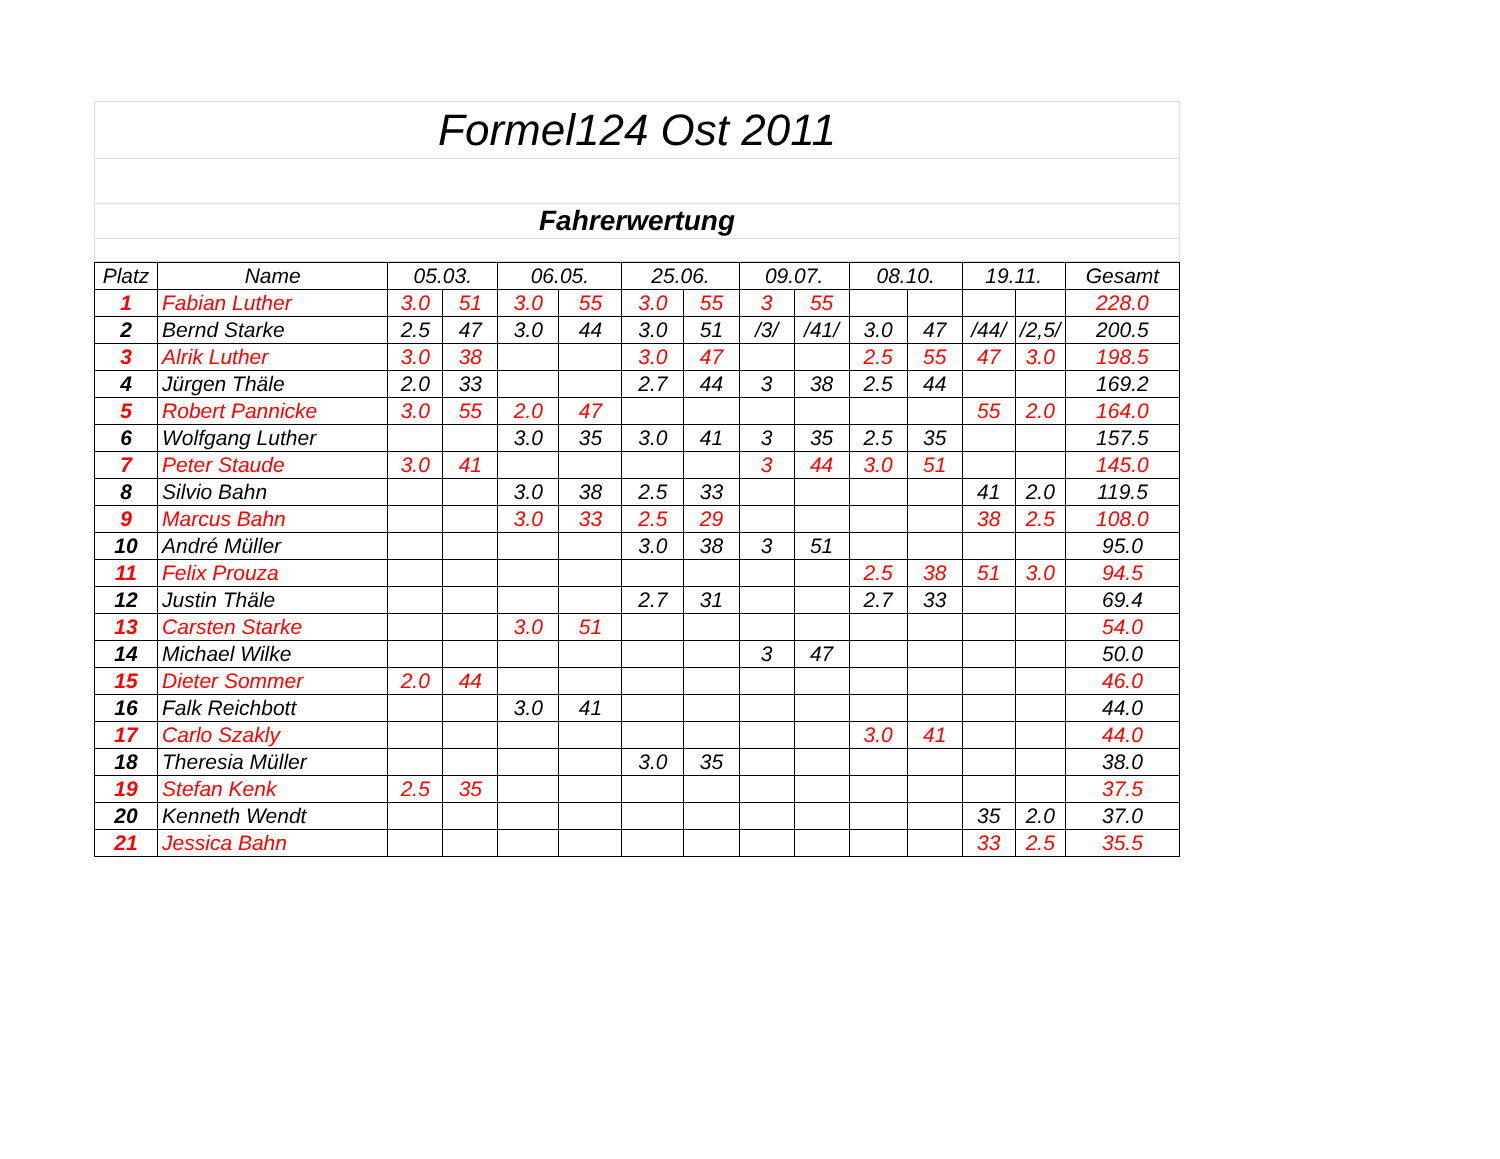Formel124 Ost 2011
Fahrerwertung
| Platz | Name | 05.03. | | 06.05. | | 25.06. | | 09.07. | | 08.10. | | 19.11. | | Gesamt |
| --- | --- | --- | --- | --- | --- | --- | --- | --- | --- | --- | --- | --- | --- | --- |
| 1 | Fabian Luther | 3.0 | 51 | 3.0 | 55 | 3.0 | 55 | 3 | 55 | | | | | 228.0 |
| 2 | Bernd Starke | 2.5 | 47 | 3.0 | 44 | 3.0 | 51 | /3/ | /41/ | 3.0 | 47 | /44/ | /2,5/ | 200.5 |
| 3 | Alrik Luther | 3.0 | 38 | | | 3.0 | 47 | | | 2.5 | 55 | 47 | 3.0 | 198.5 |
| 4 | Jürgen Thäle | 2.0 | 33 | | | 2.7 | 44 | 3 | 38 | 2.5 | 44 | | | 169.2 |
| 5 | Robert Pannicke | 3.0 | 55 | 2.0 | 47 | | | | | | | 55 | 2.0 | 164.0 |
| 6 | Wolfgang Luther | | | 3.0 | 35 | 3.0 | 41 | 3 | 35 | 2.5 | 35 | | | 157.5 |
| 7 | Peter Staude | 3.0 | 41 | | | | | 3 | 44 | 3.0 | 51 | | | 145.0 |
| 8 | Silvio Bahn | | | 3.0 | 38 | 2.5 | 33 | | | | | 41 | 2.0 | 119.5 |
| 9 | Marcus Bahn | | | 3.0 | 33 | 2.5 | 29 | | | | | 38 | 2.5 | 108.0 |
| 10 | André Müller | | | | | 3.0 | 38 | 3 | 51 | | | | | 95.0 |
| 11 | Felix Prouza | | | | | | | | | 2.5 | 38 | 51 | 3.0 | 94.5 |
| 12 | Justin Thäle | | | | | 2.7 | 31 | | | 2.7 | 33 | | | 69.4 |
| 13 | Carsten Starke | | | 3.0 | 51 | | | | | | | | | 54.0 |
| 14 | Michael Wilke | | | | | | | 3 | 47 | | | | | 50.0 |
| 15 | Dieter Sommer | 2.0 | 44 | | | | | | | | | | | 46.0 |
| 16 | Falk Reichbott | | | 3.0 | 41 | | | | | | | | | 44.0 |
| 17 | Carlo Szakly | | | | | | | | | 3.0 | 41 | | | 44.0 |
| 18 | Theresia Müller | | | | | 3.0 | 35 | | | | | | | 38.0 |
| 19 | Stefan Kenk | 2.5 | 35 | | | | | | | | | | | 37.5 |
| 20 | Kenneth Wendt | | | | | | | | | | | 35 | 2.0 | 37.0 |
| 21 | Jessica Bahn | | | | | | | | | | | 33 | 2.5 | 35.5 |